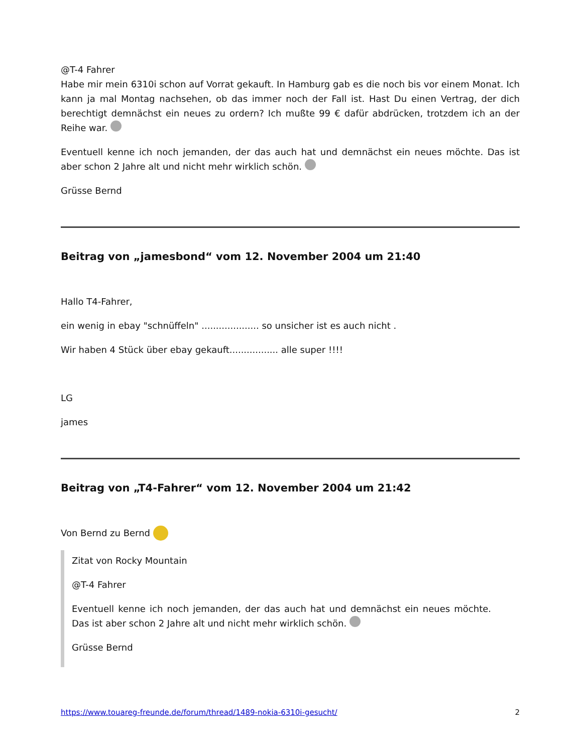@T-4 Fahrer
Habe mir mein 6310i schon auf Vorrat gekauft. In Hamburg gab es die noch bis vor einem Monat. Ich kann ja mal Montag nachsehen, ob das immer noch der Fall ist. Hast Du einen Vertrag, der dich berechtigt demnächst ein neues zu ordern? Ich mußte 99 € dafür abdrücken, trotzdem ich an der Reihe war.
Eventuell kenne ich noch jemanden, der das auch hat und demnächst ein neues möchte. Das ist aber schon 2 Jahre alt und nicht mehr wirklich schön.
Grüsse Bernd
Beitrag von „jamesbond“ vom 12. November 2004 um 21:40
Hallo T4-Fahrer,
ein wenig in ebay "schnüffeln" .................... so unsicher ist es auch nicht .
Wir haben 4 Stück über ebay gekauft................. alle super !!!!
LG
james
Beitrag von „T4-Fahrer“ vom 12. November 2004 um 21:42
Von Bernd zu Bernd
Zitat von Rocky Mountain
@T-4 Fahrer
Eventuell kenne ich noch jemanden, der das auch hat und demnächst ein neues möchte. Das ist aber schon 2 Jahre alt und nicht mehr wirklich schön.
Grüsse Bernd
https://www.touareg-freunde.de/forum/thread/1489-nokia-6310i-gesucht/ 2